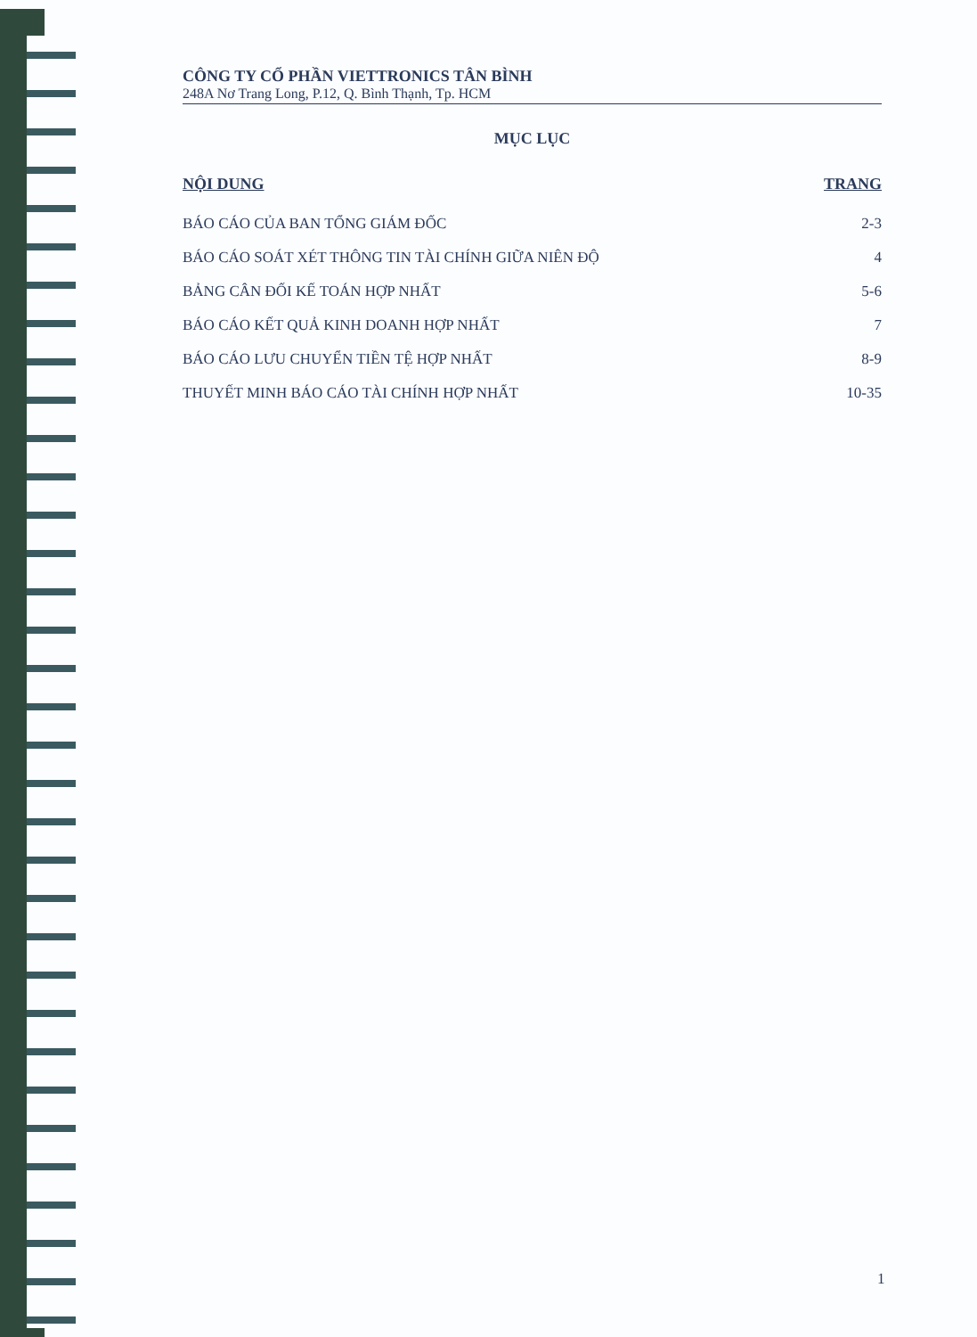CÔNG TY CỔ PHẦN VIETTRONICS TÂN BÌNH
248A Nơ Trang Long, P.12, Q. Bình Thạnh, Tp. HCM
MỤC LỤC
| NỘI DUNG | TRANG |
| --- | --- |
| BÁO CÁO CỦA BAN TỔNG GIÁM ĐỐC | 2-3 |
| BÁO CÁO SOÁT XÉT THÔNG TIN TÀI CHÍNH GIỮA NIÊN ĐỘ | 4 |
| BẢNG CÂN ĐỐI KẾ TOÁN HỢP NHẤT | 5-6 |
| BÁO CÁO KẾT QUẢ KINH DOANH HỢP NHẤT | 7 |
| BÁO CÁO LƯU CHUYỂN TIỀN TỆ HỢP NHẤT | 8-9 |
| THUYẾT MINH BÁO CÁO TÀI CHÍNH HỢP NHẤT | 10-35 |
1